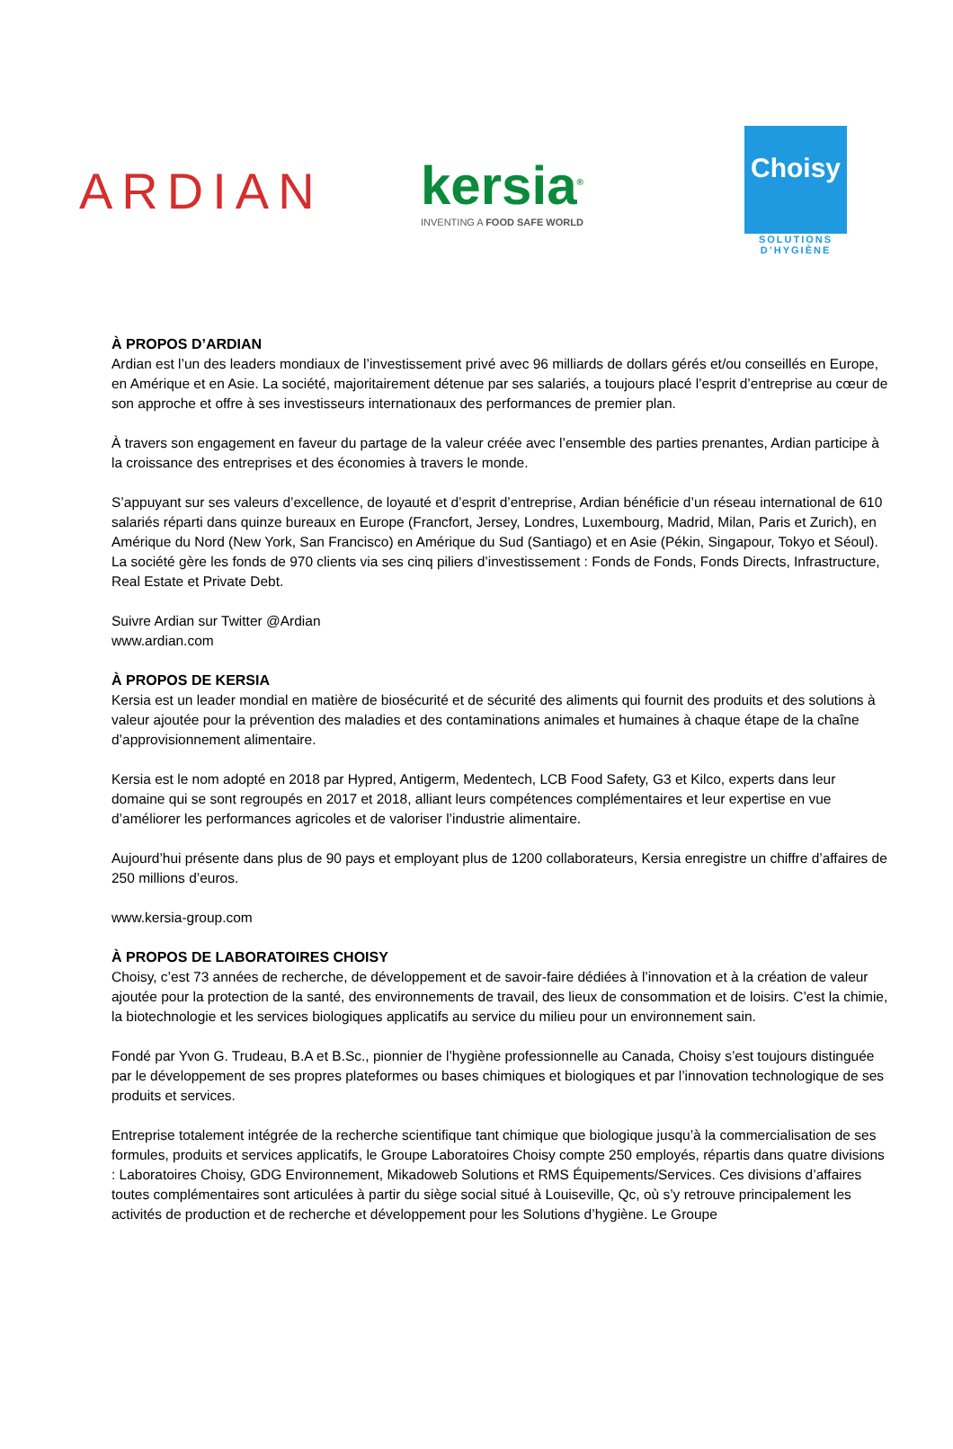ARDIAN
kersia<sup>®</sup>
INVENTING A FOOD SAFE WORLD
Choisy
SOLUTIONS D’HYGIÈNE
À PROPOS D’ARDIAN
Ardian est l’un des leaders mondiaux de l’investissement privé avec 96 milliards de dollars gérés et/ou conseillés en Europe, en Amérique et en Asie. La société, majoritairement détenue par ses salariés, a toujours placé l’esprit d’entreprise au cœur de son approche et offre à ses investisseurs internationaux des performances de premier plan.
À travers son engagement en faveur du partage de la valeur créée avec l’ensemble des parties prenantes, Ardian participe à la croissance des entreprises et des économies à travers le monde.
S’appuyant sur ses valeurs d’excellence, de loyauté et d’esprit d’entreprise, Ardian bénéficie d’un réseau international de 610 salariés réparti dans quinze bureaux en Europe (Francfort, Jersey, Londres, Luxembourg, Madrid, Milan, Paris et Zurich), en Amérique du Nord (New York, San Francisco) en Amérique du Sud (Santiago) et en Asie (Pékin, Singapour, Tokyo et Séoul). La société gère les fonds de 970 clients via ses cinq piliers d’investissement : Fonds de Fonds, Fonds Directs, Infrastructure, Real Estate et Private Debt.
Suivre Ardian sur Twitter @Ardian
www.ardian.com
À PROPOS DE KERSIA
Kersia est un leader mondial en matière de biosécurité et de sécurité des aliments qui fournit des produits et des solutions à valeur ajoutée pour la prévention des maladies et des contaminations animales et humaines à chaque étape de la chaîne d’approvisionnement alimentaire.
Kersia est le nom adopté en 2018 par Hypred, Antigerm, Medentech, LCB Food Safety, G3 et Kilco, experts dans leur domaine qui se sont regroupés en 2017 et 2018, alliant leurs compétences complémentaires et leur expertise en vue d’améliorer les performances agricoles et de valoriser l’industrie alimentaire.
Aujourd’hui présente dans plus de 90 pays et employant plus de 1200 collaborateurs, Kersia enregistre un chiffre d’affaires de 250 millions d’euros.
www.kersia-group.com
À PROPOS DE LABORATOIRES CHOISY
Choisy, c’est 73 années de recherche, de développement et de savoir-faire dédiées à l’innovation et à la création de valeur ajoutée pour la protection de la santé, des environnements de travail, des lieux de consommation et de loisirs. C’est la chimie, la biotechnologie et les services biologiques applicatifs au service du milieu pour un environnement sain.
Fondé par Yvon G. Trudeau, B.A et B.Sc., pionnier de l’hygiène professionnelle au Canada, Choisy s’est toujours distinguée par le développement de ses propres plateformes ou bases chimiques et biologiques et par l’innovation technologique de ses produits et services.
Entreprise totalement intégrée de la recherche scientifique tant chimique que biologique jusqu’à la commercialisation de ses formules, produits et services applicatifs, le Groupe Laboratoires Choisy compte 250 employés, répartis dans quatre divisions : Laboratoires Choisy, GDG Environnement, Mikadoweb Solutions et RMS Équipements/Services. Ces divisions d’affaires toutes complémentaires sont articulées à partir du siège social situé à Louiseville, Qc, où s’y retrouve principalement les activités de production et de recherche et développement pour les Solutions d’hygiène. Le Groupe